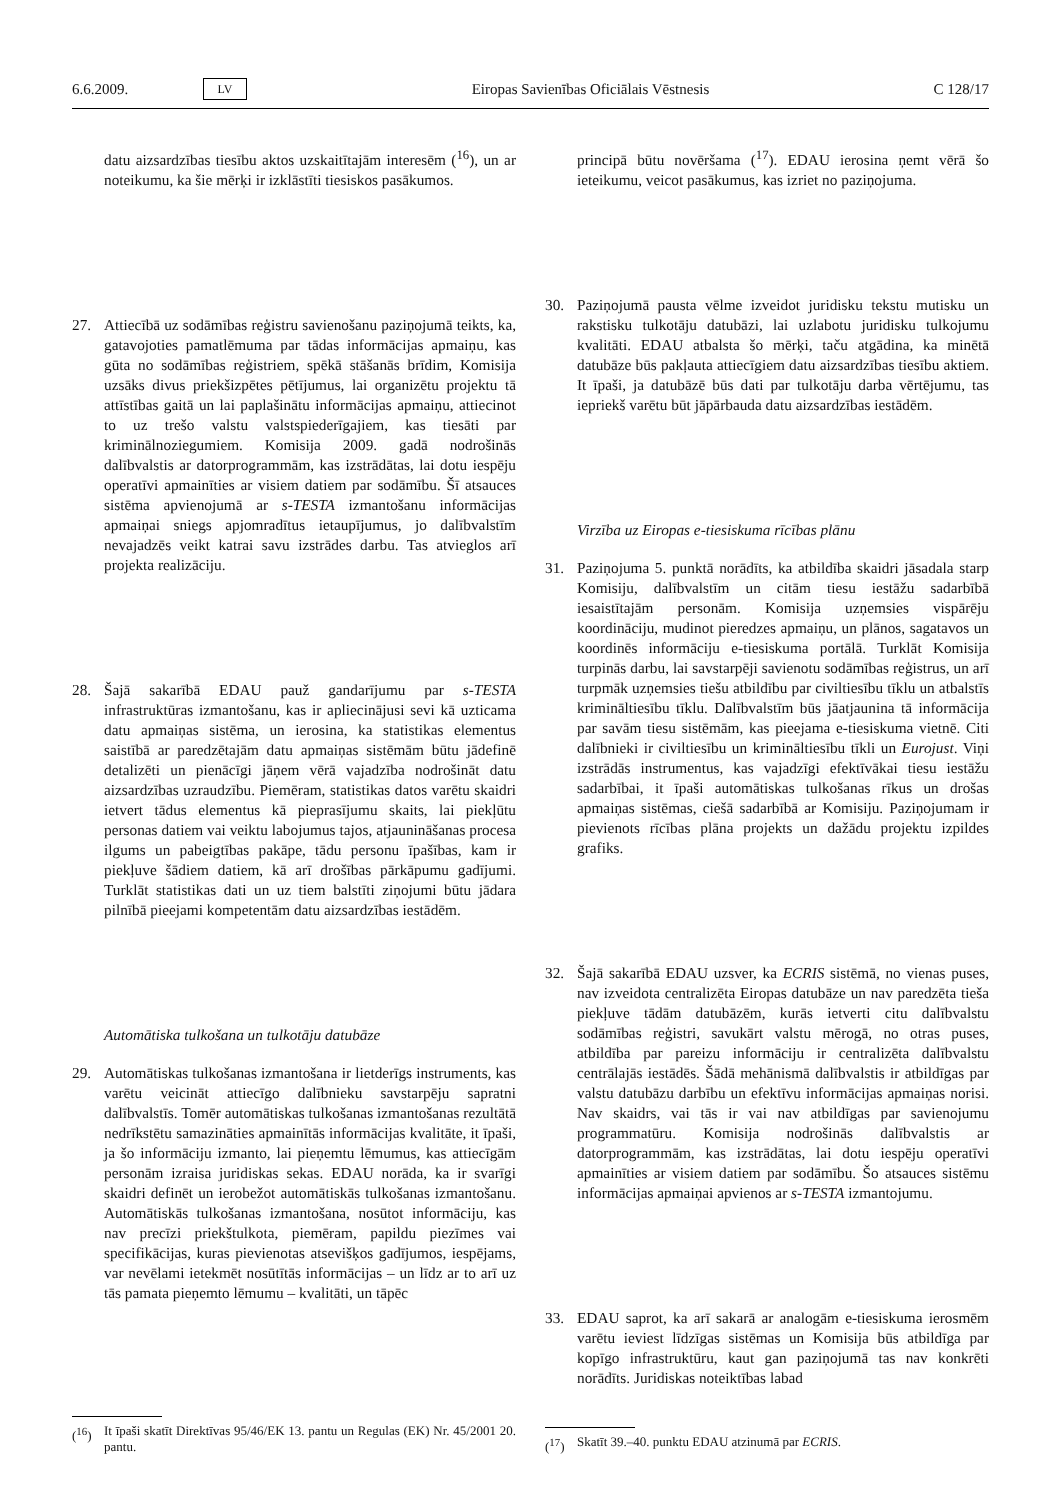6.6.2009. LV Eiropas Savienības Oficiālais Vēstnesis C 128/17
datu aizsardzības tiesību aktos uzskaitītajām interesēm (<sup>16</sup>), un ar noteikumu, ka šie mērķi ir izklāstīti tiesiskos pasākumos.
27. Attiecībā uz sodāmības reģistru savienošanu paziņojumā teikts, ka, gatavojoties pamatlēmuma par tādas informācijas apmaiņu, kas gūta no sodāmības reģistriem, spēkā stāšanās brīdim, Komisija uzsāks divus priekšizpētes pētījumus, lai organizētu projektu tā attīstības gaitā un lai paplašinātu informācijas apmaiņu, attiecinot to uz trešo valstu valstspiederīgajiem, kas tiesāti par kriminālnoziegumiem. Komisija 2009. gadā nodrošinās dalībvalstis ar datorprogrammām, kas izstrādātas, lai dotu iespēju operatīvi apmainīties ar visiem datiem par sodāmību. Šī atsauces sistēma apvienojumā ar s-TESTA izmantošanu informācijas apmaiņai sniegs apjomradītus ietaupījumus, jo dalībvalstīm nevajadzēs veikt katrai savu izstrādes darbu. Tas atvieglos arī projekta realizāciju.
28. Šajā sakarībā EDAU pauž gandarījumu par s-TESTA infrastruktūras izmantošanu, kas ir apliecinājusi sevi kā uzticama datu apmaiņas sistēma, un ierosina, ka statistikas elementus saistībā ar paredzētajām datu apmaiņas sistēmām būtu jādefinē detalizēti un pienācīgi jāņem vērā vajadzība nodrošināt datu aizsardzības uzraudzību. Piemēram, statistikas datos varētu skaidri ietvert tādus elementus kā pieprasījumu skaits, lai piekļūtu personas datiem vai veiktu labojumus tajos, atjaunināšanas procesa ilgums un pabeigtības pakāpe, tādu personu īpašības, kam ir piekļuve šādiem datiem, kā arī drošības pārkāpumu gadījumi. Turklāt statistikas dati un uz tiem balstīti ziņojumi būtu jādara pilnībā pieejami kompetentām datu aizsardzības iestādēm.
Automātiska tulkošana un tulkotāju datubāze
29. Automātiskas tulkošanas izmantošana ir lietderīgs instruments, kas varētu veicināt attiecīgo dalībnieku savstarpēju sapratni dalībvalstīs. Tomēr automātiskas tulkošanas izmantošanas rezultātā nedrīkstētu samazināties apmainītās informācijas kvalitāte, it īpaši, ja šo informāciju izmanto, lai pieņemtu lēmumus, kas attiecīgām personām izraisa juridiskas sekas. EDAU norāda, ka ir svarīgi skaidri definēt un ierobežot automātiskās tulkošanas izmantošanu. Automātiskās tulkošanas izmantošana, nosūtot informāciju, kas nav precīzi priekštulkota, piemēram, papildu piezīmes vai specifikācijas, kuras pievienotas atsevišķos gadījumos, iespējams, var nevēlami ietekmēt nosūtītās informācijas – un līdz ar to arī uz tās pamata pieņemto lēmumu – kvalitāti, un tāpēc
(<sup>16</sup>) It īpaši skatīt Direktīvas 95/46/EK 13. pantu un Regulas (EK) Nr. 45/2001 20. pantu.
principā būtu novēršama (<sup>17</sup>). EDAU ierosina ņemt vērā šo ieteikumu, veicot pasākumus, kas izriet no paziņojuma.
30. Paziņojumā pausta vēlme izveidot juridisku tekstu mutisku un rakstisku tulkotāju datubāzi, lai uzlabotu juridisku tulkojumu kvalitāti. EDAU atbalsta šo mērķi, taču atgādina, ka minētā datubāze būs pakļauta attiecīgiem datu aizsardzības tiesību aktiem. It īpaši, ja datubāzē būs dati par tulkotāju darba vērtējumu, tas iepriekš varētu būt jāpārbauda datu aizsardzības iestādēm.
Virzība uz Eiropas e-tiesiskuma rīcības plānu
31. Paziņojuma 5. punktā norādīts, ka atbildība skaidri jāsadala starp Komisiju, dalībvalstīm un citām tiesu iestāžu sadarbībā iesaistītajām personām. Komisija uzņemsies vispārēju koordināciju, mudinot pieredzes apmaiņu, un plānos, sagatavos un koordinēs informāciju e-tiesiskuma portālā. Turklāt Komisija turpinās darbu, lai savstarpēji savienotu sodāmības reģistrus, un arī turpmāk uzņemsies tiešu atbildību par civiltiesību tīklu un atbalstīs krimināltiesību tīklu. Dalībvalstīm būs jāatjaunina tā informācija par savām tiesu sistēmām, kas pieejama e-tiesiskuma vietnē. Citi dalībnieki ir civiltiesību un krimināltiesību tīkli un Eurojust. Viņi izstrādās instrumentus, kas vajadzīgi efektīvākai tiesu iestāžu sadarbībai, it īpaši automātiskas tulkošanas rīkus un drošas apmaiņas sistēmas, ciešā sadarbībā ar Komisiju. Paziņojumam ir pievienots rīcības plāna projekts un dažādu projektu izpildes grafiks.
32. Šajā sakarībā EDAU uzsver, ka ECRIS sistēmā, no vienas puses, nav izveidota centralizēta Eiropas datubāze un nav paredzēta tieša piekļuve tādām datubāzēm, kurās ietverti citu dalībvalstu sodāmības reģistri, savukārt valstu mērogā, no otras puses, atbildība par pareizu informāciju ir centralizēta dalībvalstu centrālajās iestādēs. Šādā mehānismā dalībvalstis ir atbildīgas par valstu datubāzu darbību un efektīvu informācijas apmaiņas norisi. Nav skaidrs, vai tās ir vai nav atbildīgas par savienojumu programmatūru. Komisija nodrošinās dalībvalstis ar datorprogrammām, kas izstrādātas, lai dotu iespēju operatīvi apmainīties ar visiem datiem par sodāmību. Šo atsauces sistēmu informācijas apmaiņai apvienos ar s-TESTA izmantojumu.
33. EDAU saprot, ka arī sakarā ar analogām e-tiesiskuma ierosmēm varētu ieviest līdzīgas sistēmas un Komisija būs atbildīga par kopīgo infrastruktūru, kaut gan paziņojumā tas nav konkrēti norādīts. Juridiskas noteiktības labad
(<sup>17</sup>) Skatīt 39.–40. punktu EDAU atzinumā par ECRIS.